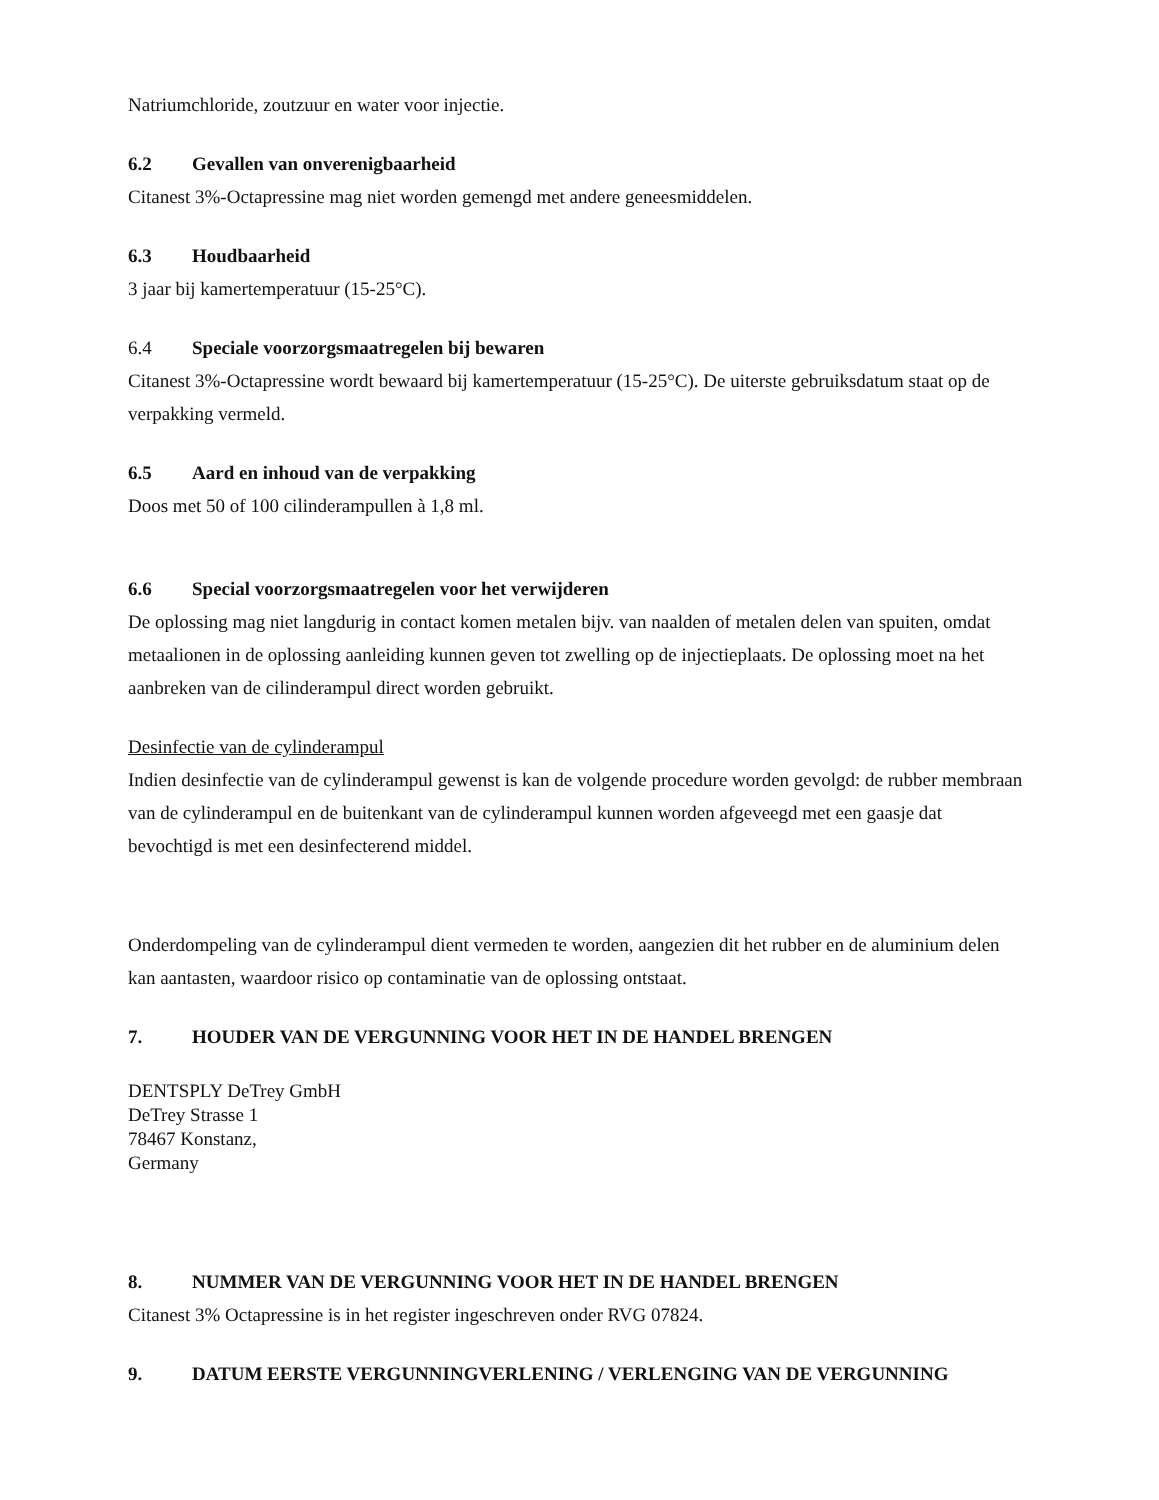Natriumchloride, zoutzuur en water voor injectie.
6.2 Gevallen van onverenigbaarheid
Citanest 3%-Octapressine mag niet worden gemengd met andere geneesmiddelen.
6.3 Houdbaarheid
3 jaar bij kamertemperatuur (15-25°C).
6.4 Speciale voorzorgsmaatregelen bij bewaren
Citanest 3%-Octapressine wordt bewaard bij kamertemperatuur (15-25°C). De uiterste gebruiksdatum staat op de verpakking vermeld.
6.5 Aard en inhoud van de verpakking
Doos met 50 of 100 cilinderampullen à 1,8 ml.
6.6 Special voorzorgsmaatregelen voor het verwijderen
De oplossing mag niet langdurig in contact komen metalen bijv. van naalden of metalen delen van spuiten, omdat metaalionen in de oplossing aanleiding kunnen geven tot zwelling op de injectieplaats. De oplossing moet na het aanbreken van de cilinderampul direct worden gebruikt.
Desinfectie van de cylinderampul
Indien desinfectie van de cylinderampul gewenst is kan de volgende procedure worden gevolgd: de rubber membraan van de cylinderampul en de buitenkant van de cylinderampul kunnen worden afgeveegd met een gaasje dat bevochtigd is met een desinfecterend middel.
Onderdompeling van de cylinderampul dient vermeden te worden, aangezien dit het rubber en de aluminium delen kan aantasten, waardoor risico op contaminatie van de oplossing ontstaat.
7. HOUDER VAN DE VERGUNNING VOOR HET IN DE HANDEL BRENGEN
DENTSPLY DeTrey GmbH
DeTrey Strasse 1
78467 Konstanz,
Germany
8. NUMMER VAN DE VERGUNNING VOOR HET IN DE HANDEL BRENGEN
Citanest 3% Octapressine is in het register ingeschreven onder RVG 07824.
9. DATUM EERSTE VERGUNNINGVERLENING / VERLENGING VAN DE VERGUNNING